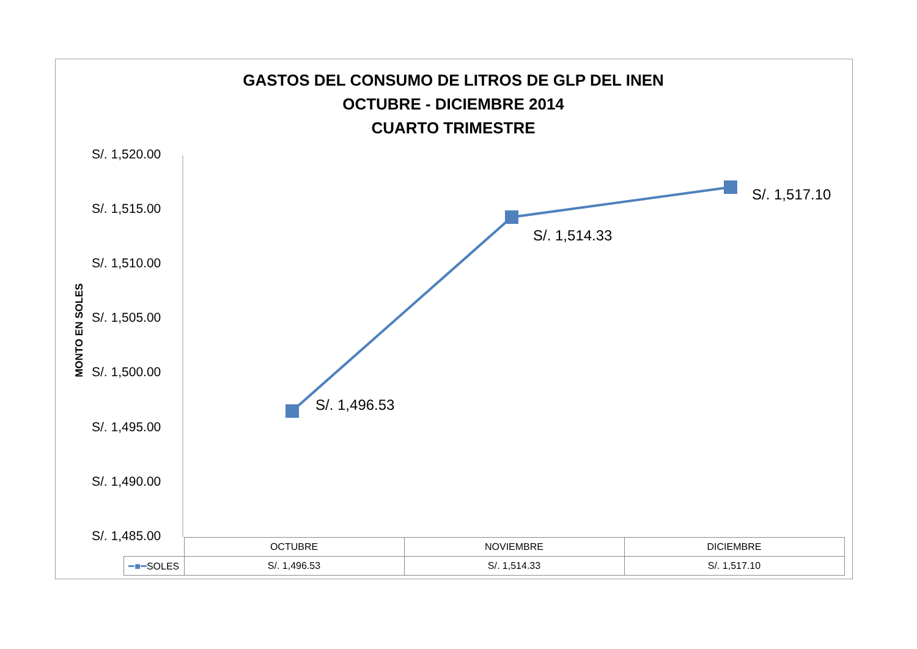GASTOS DEL CONSUMO DE LITROS DE GLP DEL INEN
OCTUBRE - DICIEMBRE 2014
CUARTO TRIMESTRE
S/. 1,520.00
S/. 1,515.00
S/. 1,510.00
S/. 1,505.00
S/. 1,500.00
S/. 1,495.00
S/. 1,490.00
S/. 1,485.00
MONTO EN SOLES
S/. 1,496.53
S/. 1,514.33
S/. 1,517.10
| | OCTUBRE | NOVIEMBRE | DICIEMBRE |
| --- | --- | --- | --- |
| ━■━ SOLES | S/. 1,496.53 | S/. 1,514.33 | S/. 1,517.10 |